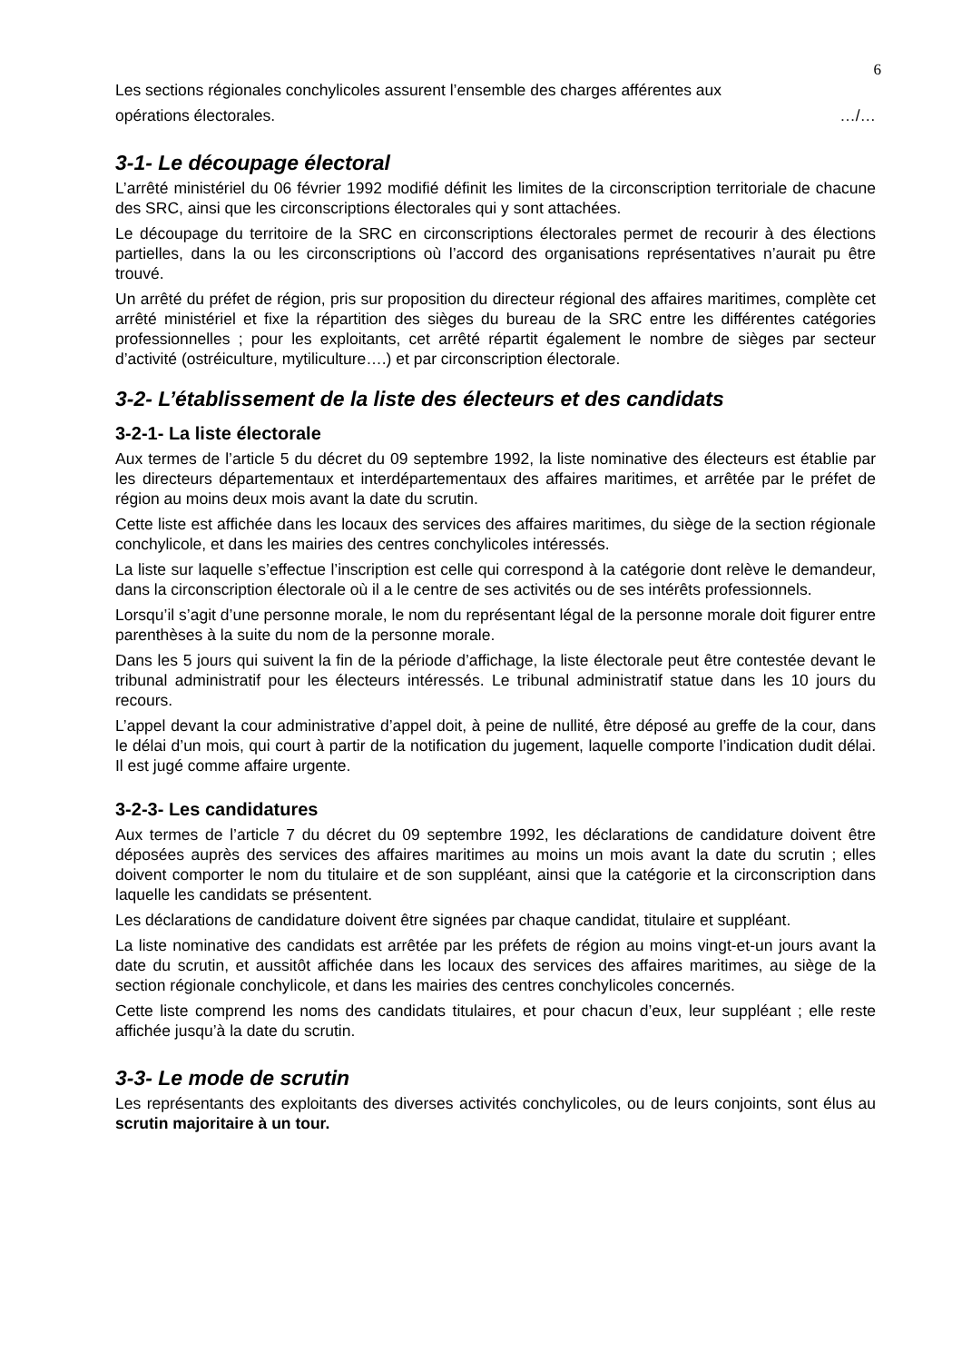6
Les sections régionales conchylicoles assurent l’ensemble des charges afférentes aux
opérations électorales. …/…
3-1- Le découpage électoral
L’arrêté ministériel du 06 février 1992 modifié définit les limites de la circonscription territoriale de chacune des SRC, ainsi que les circonscriptions électorales qui y sont attachées.
Le découpage du territoire de la SRC en circonscriptions électorales permet de recourir à des élections partielles, dans la ou les circonscriptions où l’accord des organisations représentatives n’aurait pu être trouvé.
Un arrêté du préfet de région, pris sur proposition du directeur régional des affaires maritimes, complète cet arrêté ministériel et fixe la répartition des sièges du bureau de la SRC entre les différentes catégories professionnelles ; pour les exploitants, cet arrêté répartit également le nombre de sièges par secteur d’activité (ostréiculture, mytiliculture….) et par circonscription électorale.
3-2- L’établissement de la liste des électeurs et des candidats
3-2-1- La liste électorale
Aux termes de l’article 5 du décret du 09 septembre 1992, la liste nominative des électeurs est établie par les directeurs départementaux et interdépartementaux des affaires maritimes, et arrêtée par le préfet de région au moins deux mois avant la date du scrutin.
Cette liste est affichée dans les locaux des services des affaires maritimes, du siège de la section régionale conchylicole, et dans les mairies des centres conchylicoles intéressés.
La liste sur laquelle s’effectue l’inscription est celle qui correspond à la catégorie dont relève le demandeur, dans la circonscription électorale où il a le centre de ses activités ou de ses intérêts professionnels.
Lorsqu’il s’agit d’une personne morale, le nom du représentant légal de la personne morale doit figurer entre parenthèses à la suite du nom de la personne morale.
Dans les 5 jours qui suivent la fin de la période d’affichage, la liste électorale peut être contestée devant le tribunal administratif pour les électeurs intéressés. Le tribunal administratif statue dans les 10 jours du recours.
L’appel devant la cour administrative d’appel doit, à peine de nullité, être déposé au greffe de la cour, dans le délai d’un mois, qui court à partir de la notification du jugement, laquelle comporte l’indication dudit délai. Il est jugé comme affaire urgente.
3-2-3- Les candidatures
Aux termes de l’article 7 du décret du 09 septembre 1992, les déclarations de candidature doivent être déposées auprès des services des affaires maritimes au moins un mois avant la date du scrutin ; elles doivent comporter le nom du titulaire et de son suppléant, ainsi que la catégorie et la circonscription dans laquelle les candidats se présentent.
Les déclarations de candidature doivent être signées par chaque candidat, titulaire et suppléant.
La liste nominative des candidats est arrêtée par les préfets de région au moins vingt-et-un jours avant la date du scrutin, et aussitôt affichée dans les locaux des services des affaires maritimes, au siège de la section régionale conchylicole, et dans les mairies des centres conchylicoles concernés.
Cette liste comprend les noms des candidats titulaires, et pour chacun d’eux, leur suppléant ; elle reste affichée jusqu’à la date du scrutin.
3-3- Le mode de scrutin
Les représentants des exploitants des diverses activités conchylicoles, ou de leurs conjoints, sont élus au scrutin majoritaire à un tour.